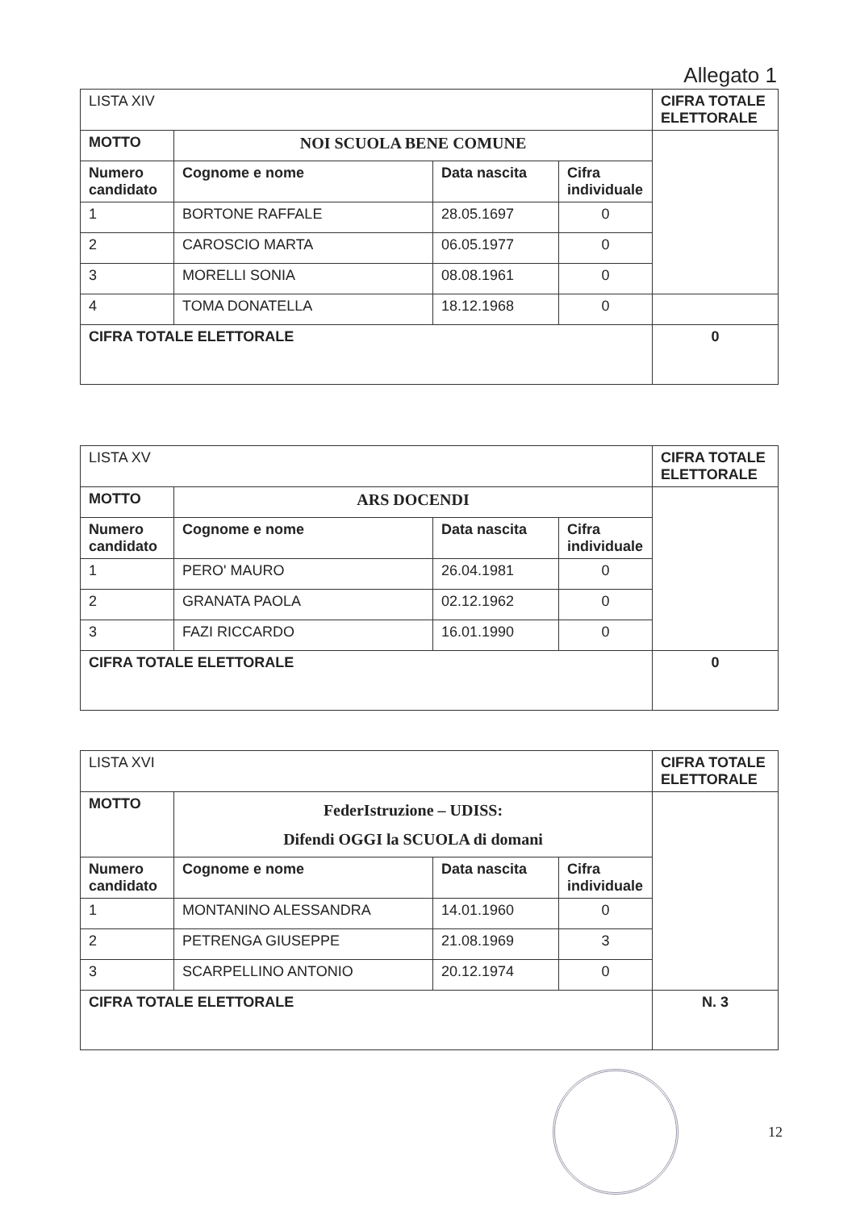Allegato 1
| LISTA XIV | | | | CIFRA TOTALE ELETTORALE |
| MOTTO | NOI SCUOLA BENE COMUNE | | | |
| Numero candidato | Cognome e nome | Data nascita | Cifra individuale | |
| 1 | BORTONE RAFFALE | 28.05.1697 | 0 | |
| 2 | CAROSCIO MARTA | 06.05.1977 | 0 | |
| 3 | MORELLI SONIA | 08.08.1961 | 0 | |
| 4 | TOMA DONATELLA | 18.12.1968 | 0 | |
| CIFRA TOTALE ELETTORALE | | | | 0 |
| LISTA XV | | | | CIFRA TOTALE ELETTORALE |
| MOTTO | ARS DOCENDI | | | |
| Numero candidato | Cognome e nome | Data nascita | Cifra individuale | |
| 1 | PERO' MAURO | 26.04.1981 | 0 | |
| 2 | GRANATA PAOLA | 02.12.1962 | 0 | |
| 3 | FAZI RICCARDO | 16.01.1990 | 0 | |
| CIFRA TOTALE ELETTORALE | | | | 0 |
| LISTA XVI | | | | CIFRA TOTALE ELETTORALE |
| MOTTO | FederIstruzione – UDISS: Difendi OGGI la SCUOLA di domani | | | |
| Numero candidato | Cognome e nome | Data nascita | Cifra individuale | |
| 1 | MONTANINO ALESSANDRA | 14.01.1960 | 0 | |
| 2 | PETRENGA GIUSEPPE | 21.08.1969 | 3 | |
| 3 | SCARPELLINO ANTONIO | 20.12.1974 | 0 | |
| CIFRA TOTALE ELETTORALE | | | | N. 3 |
12